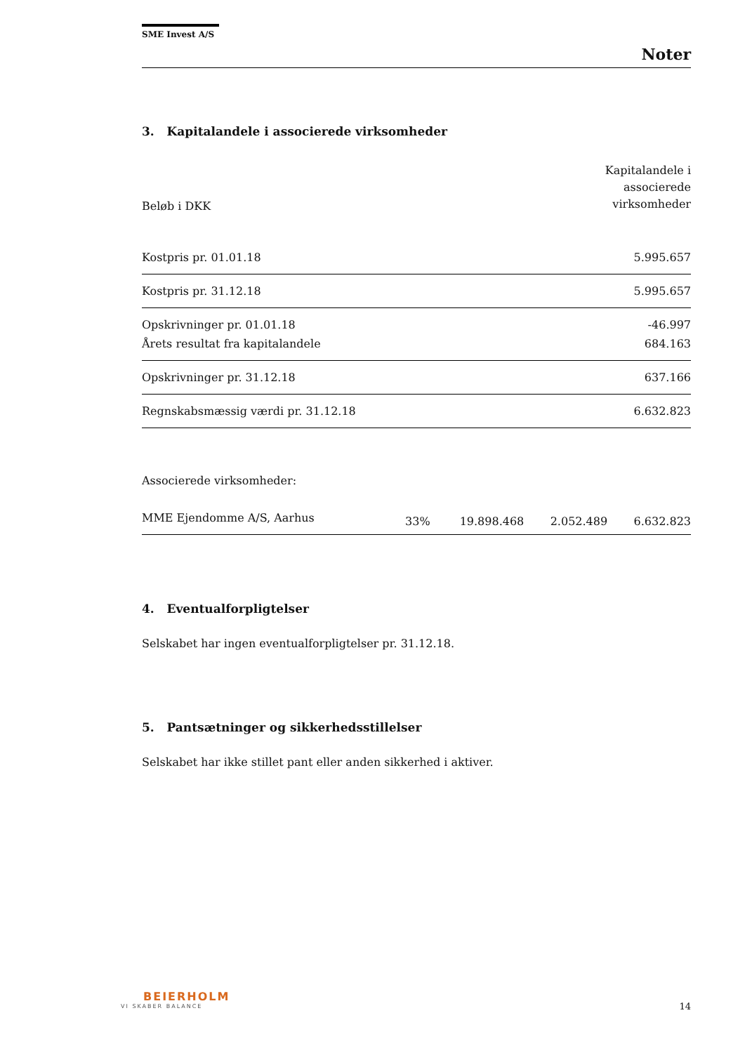SME Invest A/S
Noter
3. Kapitalandele i associerede virksomheder
| Beløb i DKK | Kapitalandele i associerede virksomheder |
| --- | --- |
| Kostpris pr. 01.01.18 | 5.995.657 |
| Kostpris pr. 31.12.18 | 5.995.657 |
| Opskrivninger pr. 01.01.18 | -46.997 |
| Årets resultat fra kapitalandele | 684.163 |
| Opskrivninger pr. 31.12.18 | 637.166 |
| Regnskabsmæssig værdi pr. 31.12.18 | 6.632.823 |
Associerede virksomheder:
| MME Ejendomme A/S, Aarhus | 33% | 19.898.468 | 2.052.489 | 6.632.823 |
4. Eventualforpligtelser
Selskabet har ingen eventualforpligtelser pr. 31.12.18.
5. Pantsætninger og sikkerhedsstillelser
Selskabet har ikke stillet pant eller anden sikkerhed i aktiver.
BEIERHOLM
VI SKABER BALANCE
14